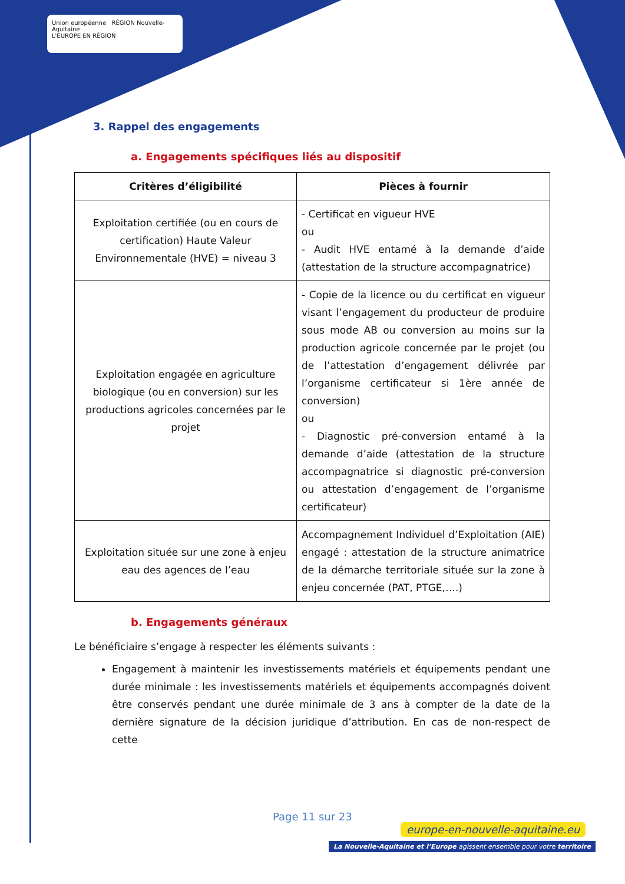Union européenne RÉGION Nouvelle-Aquitaine
L'EUROPE EN RÉGION
3. Rappel des engagements
a. Engagements spécifiques liés au dispositif
| Critères d’éligibilité | Pièces à fournir |
| --- | --- |
| Exploitation certifiée (ou en cours de certification) Haute Valeur Environnementale (HVE) = niveau 3 | - Certificat en vigueur HVE ou - Audit HVE entamé à la demande d’aide (attestation de la structure accompagnatrice) |
| Exploitation engagée en agriculture biologique (ou en conversion) sur les productions agricoles concernées par le projet | - Copie de la licence ou du certificat en vigueur visant l’engagement du producteur de produire sous mode AB ou conversion au moins sur la production agricole concernée par le projet (ou de l’attestation d’engagement délivrée par l’organisme certificateur si 1ère année de conversion) ou - Diagnostic pré-conversion entamé à la demande d’aide (attestation de la structure accompagnatrice si diagnostic pré-conversion ou attestation d’engagement de l’organisme certificateur) |
| Exploitation située sur une zone à enjeu eau des agences de l’eau | Accompagnement Individuel d’Exploitation (AIE) engagé : attestation de la structure animatrice de la démarche territoriale située sur la zone à enjeu concernée (PAT, PTGE,….) |
b. Engagements généraux
Le bénéficiaire s’engage à respecter les éléments suivants :
Engagement à maintenir les investissements matériels et équipements pendant une durée minimale : les investissements matériels et équipements accompagnés doivent être conservés pendant une durée minimale de 3 ans à compter de la date de la dernière signature de la décision juridique d’attribution. En cas de non-respect de cette
Page 11 sur 23
europe-en-nouvelle-aquitaine.eu
La Nouvelle-Aquitaine et l’Europe agissent ensemble pour votre territoire